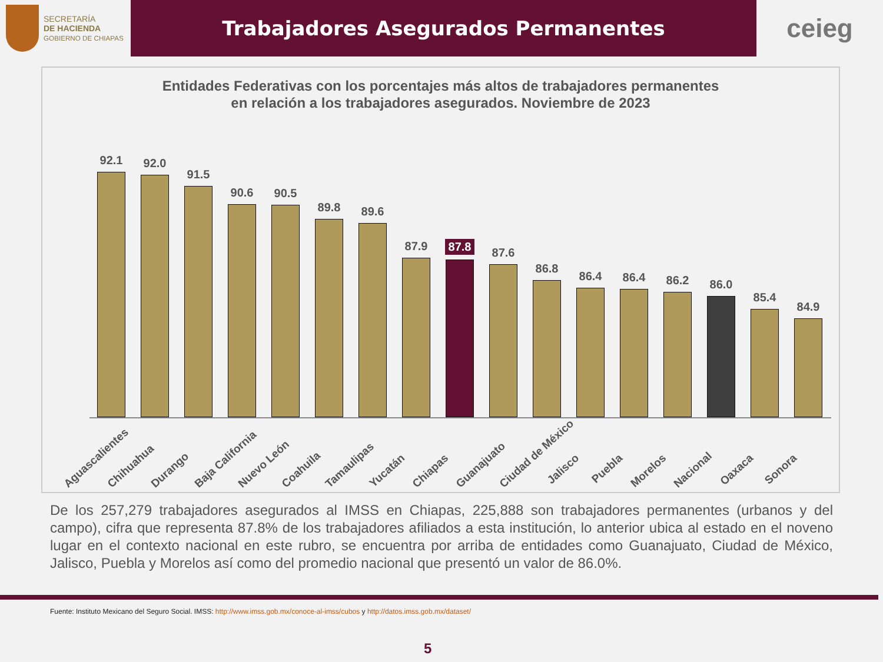SECRETARÍA
DE HACIENDA
GOBIERNO DE CHIAPAS
Trabajadores Asegurados Permanentes
ceieg
Entidades Federativas con los porcentajes más altos de trabajadores permanentes
en relación a los trabajadores asegurados. Noviembre de 2023
92.1
92.0
91.5
90.6
90.5
89.8
89.6
87.9
87.8
87.6
86.8
86.4
86.4
86.2
86.0
85.4
84.9
Aguascalientes
Chihuahua
Durango
Baja California
Nuevo León
Coahuila
Tamaulipas
Yucatán
Chiapas
Guanajuato
Ciudad de México
Jalisco
Puebla
Morelos
Nacional
Oaxaca
Sonora
De los 257,279 trabajadores asegurados al IMSS en Chiapas, 225,888 son trabajadores permanentes (urbanos y del campo), cifra que representa 87.8% de los trabajadores afiliados a esta institución, lo anterior ubica al estado en el noveno lugar en el contexto nacional en este rubro, se encuentra por arriba de entidades como Guanajuato, Ciudad de México, Jalisco, Puebla y Morelos así como del promedio nacional que presentó un valor de 86.0%.
Fuente: Instituto Mexicano del Seguro Social. IMSS: http://www.imss.gob.mx/conoce-al-imss/cubos y http://datos.imss.gob.mx/dataset/
5